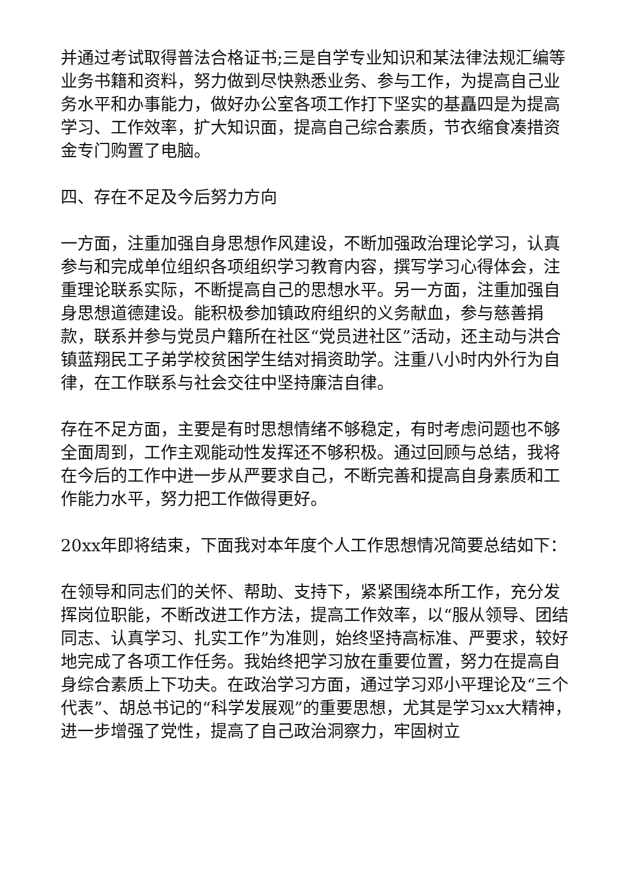并通过考试取得普法合格证书;三是自学专业知识和某法律法规汇编等业务书籍和资料，努力做到尽快熟悉业务、参与工作，为提高自己业务水平和办事能力，做好办公室各项工作打下坚实的基矗四是为提高学习、工作效率，扩大知识面，提高自己综合素质，节衣缩食凑措资金专门购置了电脑。
四、存在不足及今后努力方向
一方面，注重加强自身思想作风建设，不断加强政治理论学习，认真参与和完成单位组织各项组织学习教育内容，撰写学习心得体会，注重理论联系实际，不断提高自己的思想水平。另一方面，注重加强自身思想道德建设。能积极参加镇政府组织的义务献血，参与慈善捐款，联系并参与党员户籍所在社区“党员进社区”活动，还主动与洪合镇蓝翔民工子弟学校贫困学生结对捐资助学。注重八小时内外行为自律，在工作联系与社会交往中坚持廉洁自律。
存在不足方面，主要是有时思想情绪不够稳定，有时考虑问题也不够全面周到，工作主观能动性发挥还不够积极。通过回顾与总结，我将在今后的工作中进一步从严要求自己，不断完善和提高自身素质和工作能力水平，努力把工作做得更好。
20xx年即将结束，下面我对本年度个人工作思想情况简要总结如下：
在领导和同志们的关怀、帮助、支持下，紧紧围绕本所工作，充分发挥岗位职能，不断改进工作方法，提高工作效率，以“服从领导、团结同志、认真学习、扎实工作”为准则，始终坚持高标准、严要求，较好地完成了各项工作任务。我始终把学习放在重要位置，努力在提高自身综合素质上下功夫。在政治学习方面，通过学习邓小平理论及“三个代表”、胡总书记的“科学发展观”的重要思想，尤其是学习xx大精神，进一步增强了党性，提高了自己政治洞察力，牢固树立